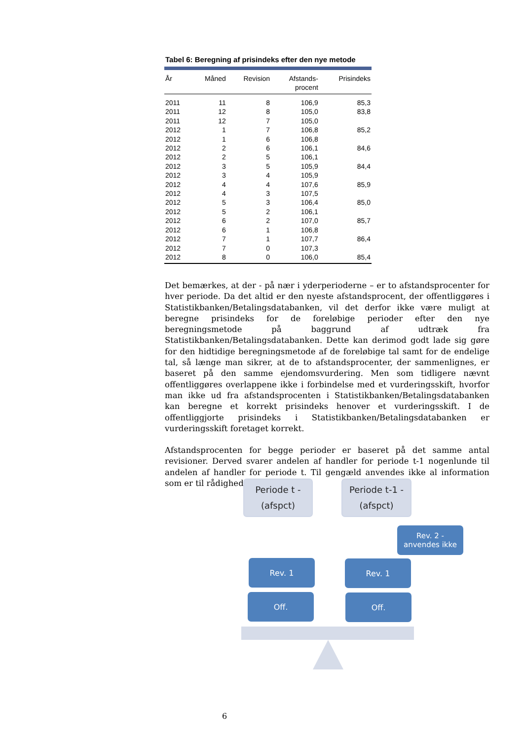Tabel 6: Beregning af prisindeks efter den nye metode
| År | Måned | Revision | Afstands- procent | Prisindeks |
| --- | --- | --- | --- | --- |
| 2011 | 11 | 8 | 106,9 | 85,3 |
| 2011 | 12 | 8 | 105,0 | 83,8 |
| 2011 | 12 | 7 | 105,0 | |
| 2012 | 1 | 7 | 106,8 | 85,2 |
| 2012 | 1 | 6 | 106,8 | |
| 2012 | 2 | 6 | 106,1 | 84,6 |
| 2012 | 2 | 5 | 106,1 | |
| 2012 | 3 | 5 | 105,9 | 84,4 |
| 2012 | 3 | 4 | 105,9 | |
| 2012 | 4 | 4 | 107,6 | 85,9 |
| 2012 | 4 | 3 | 107,5 | |
| 2012 | 5 | 3 | 106,4 | 85,0 |
| 2012 | 5 | 2 | 106,1 | |
| 2012 | 6 | 2 | 107,0 | 85,7 |
| 2012 | 6 | 1 | 106,8 | |
| 2012 | 7 | 1 | 107,7 | 86,4 |
| 2012 | 7 | 0 | 107,3 | |
| 2012 | 8 | 0 | 106,0 | 85,4 |
Det bemærkes, at der - på nær i yderperioderne – er to afstandsprocenter for hver periode. Da det altid er den nyeste afstandsprocent, der offentliggøres i Statistikbanken/Betalingsdatabanken, vil det derfor ikke være muligt at beregne prisindeks for de foreløbige perioder efter den nye beregningsmetode på baggrund af udtræk fra Statistikbanken/Betalingsdatabanken. Dette kan derimod godt lade sig gøre for den hidtidige beregningsmetode af de foreløbige tal samt for de endelige tal, så længe man sikrer, at de to afstandsprocenter, der sammenlignes, er baseret på den samme ejendomsvurdering. Men som tidligere nævnt offentliggøres overlappene ikke i forbindelse med et vurderingsskift, hvorfor man ikke ud fra afstandsprocenten i Statistikbanken/Betalingsdatabanken kan beregne et korrekt prisindeks henover et vurderingsskift. I de offentliggjorte prisindeks i Statistikbanken/Betalingsdatabanken er vurderingsskift foretaget korrekt.
Afstandsprocenten for begge perioder er baseret på det samme antal revisioner. Derved svarer andelen af handler for periode t-1 nogenlunde til andelen af handler for periode t. Til gengæld anvendes ikke al information som er til rådighed.
Periode t -
(afspct)
Periode t-1 -
(afspct)
Rev. 2 -
anvendes ikke
Rev. 1 Rev. 1
Off. Off.
6